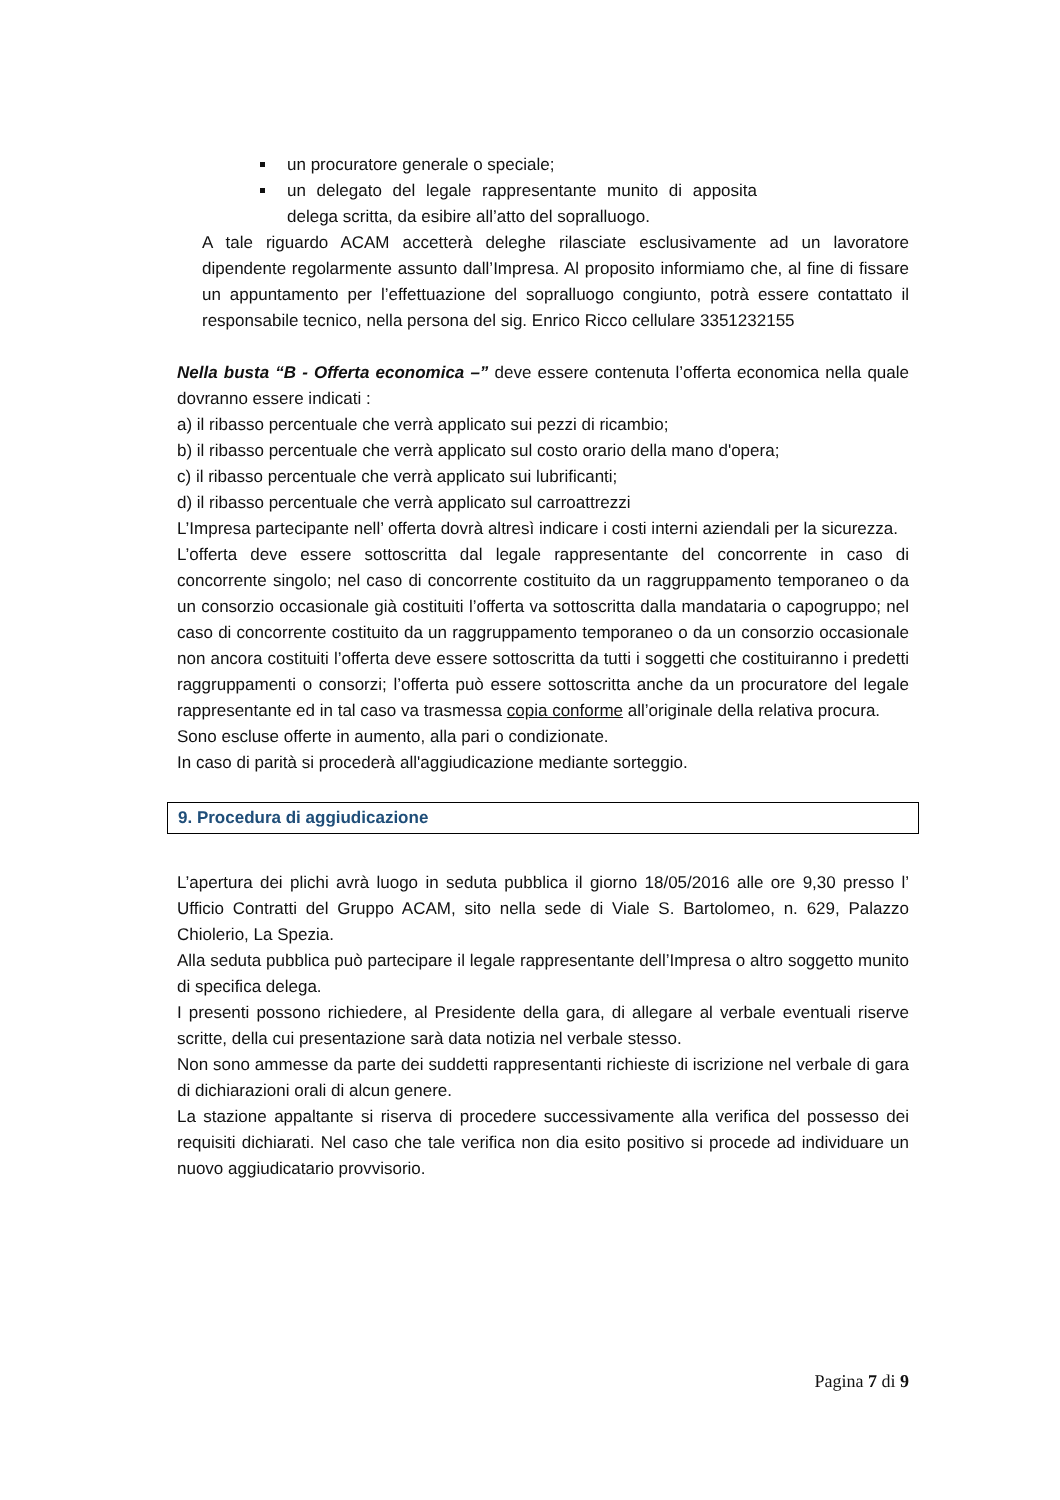un procuratore generale o speciale;
un delegato del legale rappresentante munito di apposita delega scritta, da esibire all’atto del sopralluogo.
A tale riguardo ACAM accetterà deleghe rilasciate esclusivamente ad un lavoratore dipendente regolarmente assunto dall’Impresa. Al proposito informiamo che, al fine di fissare un appuntamento per l’effettuazione del sopralluogo congiunto, potrà essere contattato il responsabile tecnico, nella persona del sig. Enrico Ricco cellulare 3351232155
Nella busta “B - Offerta economica –” deve essere contenuta l’offerta economica nella quale dovranno essere indicati :
a) il ribasso percentuale che verrà applicato sui pezzi di ricambio;
b) il ribasso percentuale che verrà applicato sul costo orario della mano d'opera;
c) il ribasso percentuale che verrà applicato sui lubrificanti;
d) il ribasso percentuale che verrà applicato sul carroattrezzi
L’Impresa partecipante nell’ offerta dovrà altresì indicare i costi interni aziendali per la sicurezza.
L’offerta deve essere sottoscritta dal legale rappresentante del concorrente in caso di concorrente singolo; nel caso di concorrente costituito da un raggruppamento temporaneo o da un consorzio occasionale già costituiti l’offerta va sottoscritta dalla mandataria o capogruppo; nel caso di concorrente costituito da un raggruppamento temporaneo o da un consorzio occasionale non ancora costituiti l’offerta deve essere sottoscritta da tutti i soggetti che costituiranno i predetti raggruppamenti o consorzi; l’offerta può essere sottoscritta anche da un procuratore del legale rappresentante ed in tal caso va trasmessa copia conforme all’originale della relativa procura.
Sono escluse offerte in aumento, alla pari o condizionate.
In caso di parità si procederà all'aggiudicazione mediante sorteggio.
9. Procedura di aggiudicazione
L’apertura dei plichi avrà luogo in seduta pubblica il giorno 18/05/2016 alle ore 9,30 presso l’ Ufficio Contratti del Gruppo ACAM, sito nella sede di Viale S. Bartolomeo, n. 629, Palazzo Chiolerio, La Spezia.
Alla seduta pubblica può partecipare il legale rappresentante dell’Impresa o altro soggetto munito di specifica delega.
I presenti possono richiedere, al Presidente della gara, di allegare al verbale eventuali riserve scritte, della cui presentazione sarà data notizia nel verbale stesso.
Non sono ammesse da parte dei suddetti rappresentanti richieste di iscrizione nel verbale di gara di dichiarazioni orali di alcun genere.
La stazione appaltante si riserva di procedere successivamente alla verifica del possesso dei requisiti dichiarati. Nel caso che tale verifica non dia esito positivo si procede ad individuare un nuovo aggiudicatario provvisorio.
Pagina 7 di 9